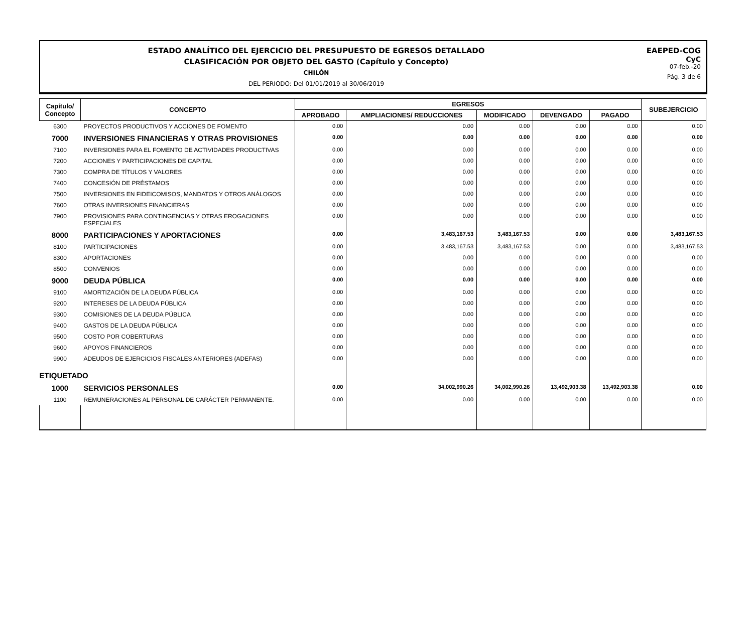ESTADO ANALÍTICO DEL EJERCICIO DEL PRESUPUESTO DE EGRESOS DETALLADO
CLASIFICACIÓN POR OBJETO DEL GASTO (Capítulo y Concepto)
CHILÓN
DEL PERIODO: Del 01/01/2019 al 30/06/2019
EAEPED-COG
CyC
07-feb.-20
Pág. 3 de 6
| Capítulo/ Concepto | CONCEPTO | EGRESOS | | | | | SUBEJERCICIO |
| --- | --- | --- | --- | --- | --- | --- | --- |
| | | APROBADO | AMPLIACIONES/ REDUCCIONES | MODIFICADO | DEVENGADO | PAGADO | |
| 6300 | PROYECTOS PRODUCTIVOS Y ACCIONES DE FOMENTO | 0.00 | 0.00 | 0.00 | 0.00 | 0.00 | 0.00 |
| 7000 | INVERSIONES FINANCIERAS Y OTRAS PROVISIONES | 0.00 | 0.00 | 0.00 | 0.00 | 0.00 | 0.00 |
| 7100 | INVERSIONES PARA EL FOMENTO DE ACTIVIDADES PRODUCTIVAS | 0.00 | 0.00 | 0.00 | 0.00 | 0.00 | 0.00 |
| 7200 | ACCIONES Y PARTICIPACIONES DE CAPITAL | 0.00 | 0.00 | 0.00 | 0.00 | 0.00 | 0.00 |
| 7300 | COMPRA DE TÍTULOS Y VALORES | 0.00 | 0.00 | 0.00 | 0.00 | 0.00 | 0.00 |
| 7400 | CONCESIÓN DE PRÉSTAMOS | 0.00 | 0.00 | 0.00 | 0.00 | 0.00 | 0.00 |
| 7500 | INVERSIONES EN FIDEICOMISOS, MANDATOS Y OTROS ANÁLOGOS | 0.00 | 0.00 | 0.00 | 0.00 | 0.00 | 0.00 |
| 7600 | OTRAS INVERSIONES FINANCIERAS | 0.00 | 0.00 | 0.00 | 0.00 | 0.00 | 0.00 |
| 7900 | PROVISIONES PARA CONTINGENCIAS Y OTRAS EROGACIONES ESPECIALES | 0.00 | 0.00 | 0.00 | 0.00 | 0.00 | 0.00 |
| 8000 | PARTICIPACIONES Y APORTACIONES | 0.00 | 3,483,167.53 | 3,483,167.53 | 0.00 | 0.00 | 3,483,167.53 |
| 8100 | PARTICIPACIONES | 0.00 | 3,483,167.53 | 3,483,167.53 | 0.00 | 0.00 | 3,483,167.53 |
| 8300 | APORTACIONES | 0.00 | 0.00 | 0.00 | 0.00 | 0.00 | 0.00 |
| 8500 | CONVENIOS | 0.00 | 0.00 | 0.00 | 0.00 | 0.00 | 0.00 |
| 9000 | DEUDA PÚBLICA | 0.00 | 0.00 | 0.00 | 0.00 | 0.00 | 0.00 |
| 9100 | AMORTIZACIÓN DE LA DEUDA PÚBLICA | 0.00 | 0.00 | 0.00 | 0.00 | 0.00 | 0.00 |
| 9200 | INTERESES DE LA DEUDA PÚBLICA | 0.00 | 0.00 | 0.00 | 0.00 | 0.00 | 0.00 |
| 9300 | COMISIONES DE LA DEUDA PÚBLICA | 0.00 | 0.00 | 0.00 | 0.00 | 0.00 | 0.00 |
| 9400 | GASTOS DE LA DEUDA PÚBLICA | 0.00 | 0.00 | 0.00 | 0.00 | 0.00 | 0.00 |
| 9500 | COSTO POR COBERTURAS | 0.00 | 0.00 | 0.00 | 0.00 | 0.00 | 0.00 |
| 9600 | APOYOS FINANCIEROS | 0.00 | 0.00 | 0.00 | 0.00 | 0.00 | 0.00 |
| 9900 | ADEUDOS DE EJERCICIOS FISCALES ANTERIORES (ADEFAS) | 0.00 | 0.00 | 0.00 | 0.00 | 0.00 | 0.00 |
| ETIQUETADO | | | | | | | |
| 1000 | SERVICIOS PERSONALES | 0.00 | 34,002,990.26 | 34,002,990.26 | 13,492,903.38 | 13,492,903.38 | 0.00 |
| 1100 | REMUNERACIONES AL PERSONAL DE CARÁCTER PERMANENTE. | 0.00 | 0.00 | 0.00 | 0.00 | 0.00 | 0.00 |